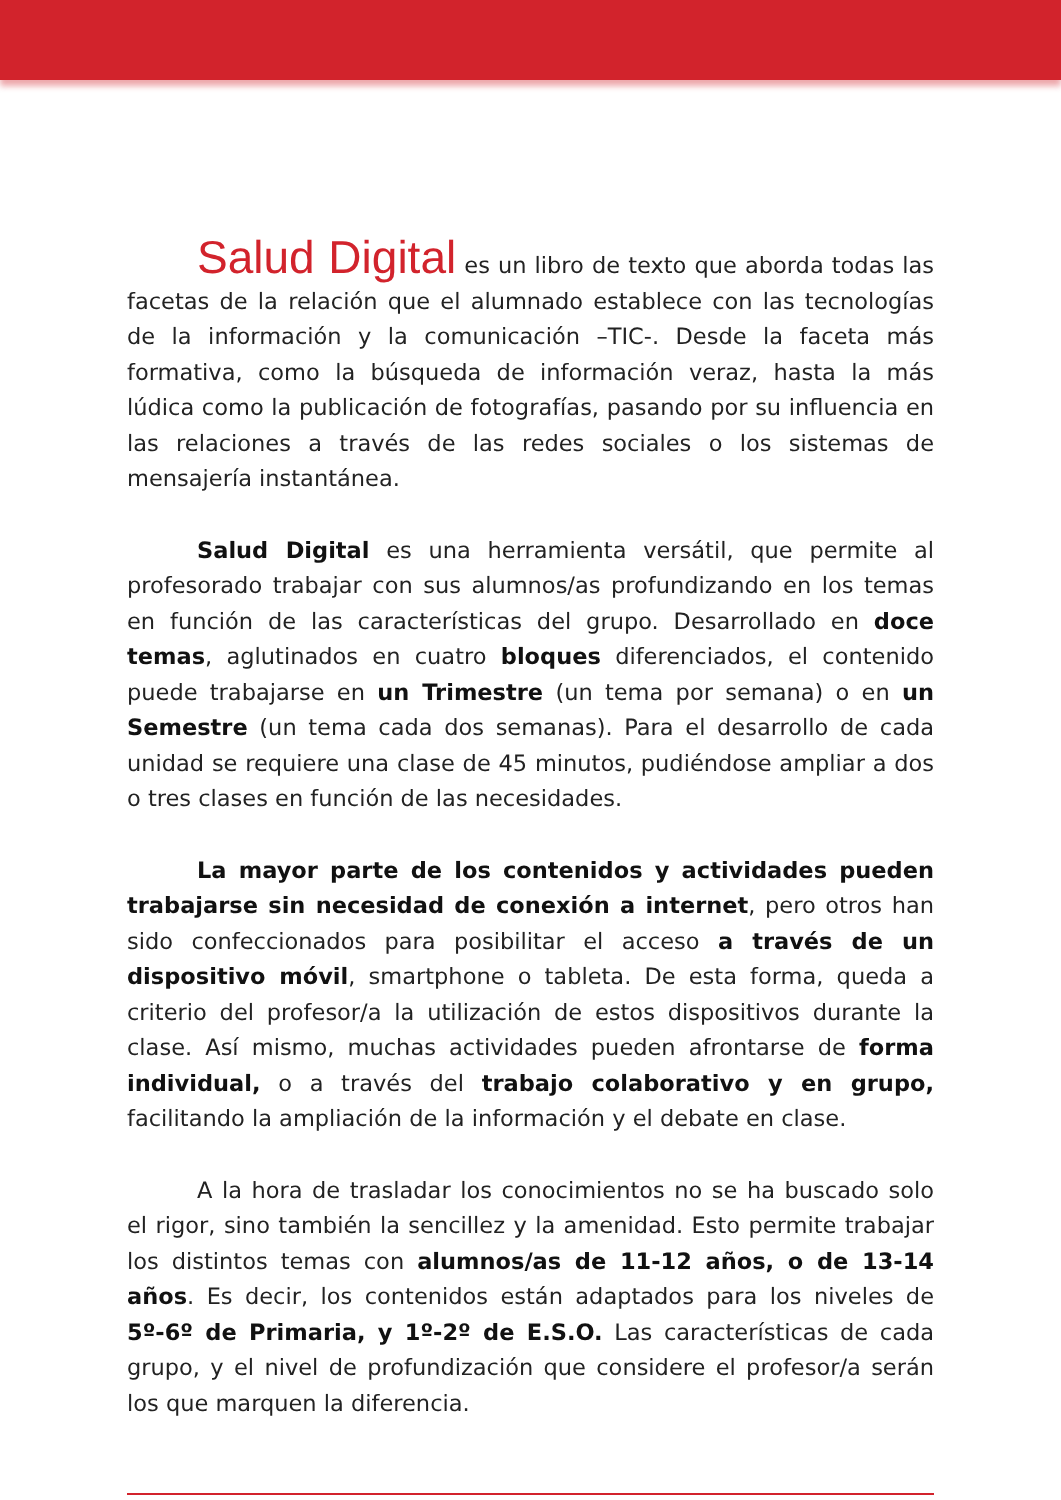Salud Digital es un libro de texto que aborda todas las facetas de la relación que el alumnado establece con las tecnologías de la información y la comunicación –TIC-. Desde la faceta más formativa, como la búsqueda de información veraz, hasta la más lúdica como la publicación de fotografías, pasando por su influencia en las relaciones a través de las redes sociales o los sistemas de mensajería instantánea.
Salud Digital es una herramienta versátil, que permite al profesorado trabajar con sus alumnos/as profundizando en los temas en función de las características del grupo. Desarrollado en doce temas, aglutinados en cuatro bloques diferenciados, el contenido puede trabajarse en un Trimestre (un tema por semana) o en un Semestre (un tema cada dos semanas). Para el desarrollo de cada unidad se requiere una clase de 45 minutos, pudiéndose ampliar a dos o tres clases en función de las necesidades.
La mayor parte de los contenidos y actividades pueden trabajarse sin necesidad de conexión a internet, pero otros han sido confeccionados para posibilitar el acceso a través de un dispositivo móvil, smartphone o tableta. De esta forma, queda a criterio del profesor/a la utilización de estos dispositivos durante la clase. Así mismo, muchas actividades pueden afrontarse de forma individual, o a través del trabajo colaborativo y en grupo, facilitando la ampliación de la información y el debate en clase.
A la hora de trasladar los conocimientos no se ha buscado solo el rigor, sino también la sencillez y la amenidad. Esto permite trabajar los distintos temas con alumnos/as de 11-12 años, o de 13-14 años. Es decir, los contenidos están adaptados para los niveles de 5º-6º de Primaria, y 1º-2º de E.S.O. Las características de cada grupo, y el nivel de profundización que considere el profesor/a serán los que marquen la diferencia.